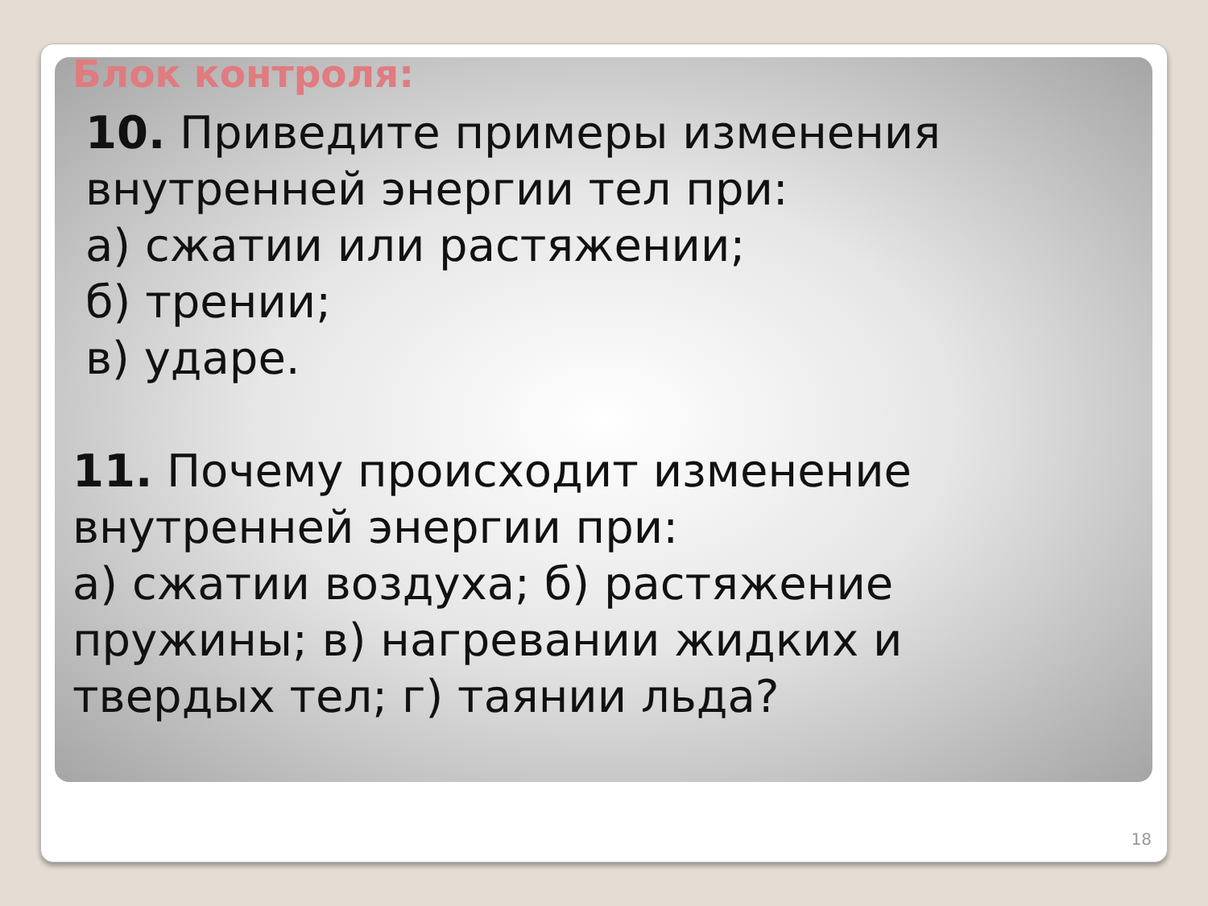Блок контроля:
10. Приведите примеры изменения
внутренней энергии тел при:
а) сжатии или растяжении;
б) трении;
в) ударе.
11. Почему происходит изменение
внутренней энергии при:
а) сжатии воздуха; б) растяжение
пружины; в) нагревании жидких и
твердых тел; г) таянии льда?
18